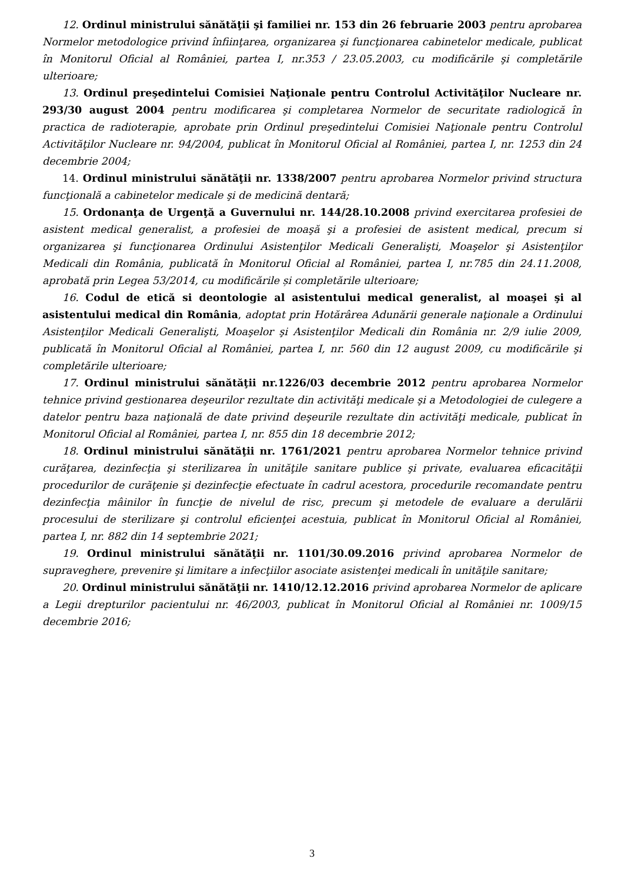12. Ordinul ministrului sănătăţii şi familiei nr. 153 din 26 februarie 2003 pentru aprobarea Normelor metodologice privind înfiinţarea, organizarea şi funcţionarea cabinetelor medicale, publicat în Monitorul Oficial al României, partea I, nr.353 / 23.05.2003, cu modificările şi completările ulterioare;
13. Ordinul preşedintelui Comisiei Naţionale pentru Controlul Activităţilor Nucleare nr. 293/30 august 2004 pentru modificarea şi completarea Normelor de securitate radiologică în practica de radioterapie, aprobate prin Ordinul preşedintelui Comisiei Naţionale pentru Controlul Activităţilor Nucleare nr. 94/2004, publicat în Monitorul Oficial al României, partea I, nr. 1253 din 24 decembrie 2004;
14. Ordinul ministrului sănătăţii nr. 1338/2007 pentru aprobarea Normelor privind structura funcţională a cabinetelor medicale şi de medicină dentară;
15. Ordonanţa de Urgenţă a Guvernului nr. 144/28.10.2008 privind exercitarea profesiei de asistent medical generalist, a profesiei de moaşă şi a profesiei de asistent medical, precum si organizarea şi funcţionarea Ordinului Asistenţilor Medicali Generalişti, Moaşelor şi Asistenţilor Medicali din România, publicată în Monitorul Oficial al României, partea I, nr.785 din 24.11.2008, aprobată prin Legea 53/2014, cu modificările și completările ulterioare;
16. Codul de etică si deontologie al asistentului medical generalist, al moaşei şi al asistentului medical din România, adoptat prin Hotărârea Adunării generale naţionale a Ordinului Asistenţilor Medicali Generalişti, Moaşelor şi Asistenţilor Medicali din România nr. 2/9 iulie 2009, publicată în Monitorul Oficial al României, partea I, nr. 560 din 12 august 2009, cu modificările şi completările ulterioare;
17. Ordinul ministrului sănătăţii nr.1226/03 decembrie 2012 pentru aprobarea Normelor tehnice privind gestionarea deşeurilor rezultate din activităţi medicale şi a Metodologiei de culegere a datelor pentru baza naţională de date privind deşeurile rezultate din activităţi medicale, publicat în Monitorul Oficial al României, partea I, nr. 855 din 18 decembrie 2012;
18. Ordinul ministrului sănătăţii nr. 1761/2021 pentru aprobarea Normelor tehnice privind curăţarea, dezinfecţia şi sterilizarea în unităţile sanitare publice şi private, evaluarea eficacităţii procedurilor de curăţenie şi dezinfecţie efectuate în cadrul acestora, procedurile recomandate pentru dezinfecţia mâinilor în funcţie de nivelul de risc, precum şi metodele de evaluare a derulării procesului de sterilizare şi controlul eficienţei acestuia, publicat în Monitorul Oficial al României, partea I, nr. 882 din 14 septembrie 2021;
19. Ordinul ministrului sănătăţii nr. 1101/30.09.2016 privind aprobarea Normelor de supraveghere, prevenire şi limitare a infecţiilor asociate asistenţei medicali în unităţile sanitare;
20. Ordinul ministrului sănătăţii nr. 1410/12.12.2016 privind aprobarea Normelor de aplicare a Legii drepturilor pacientului nr. 46/2003, publicat în Monitorul Oficial al României nr. 1009/15 decembrie 2016;
3